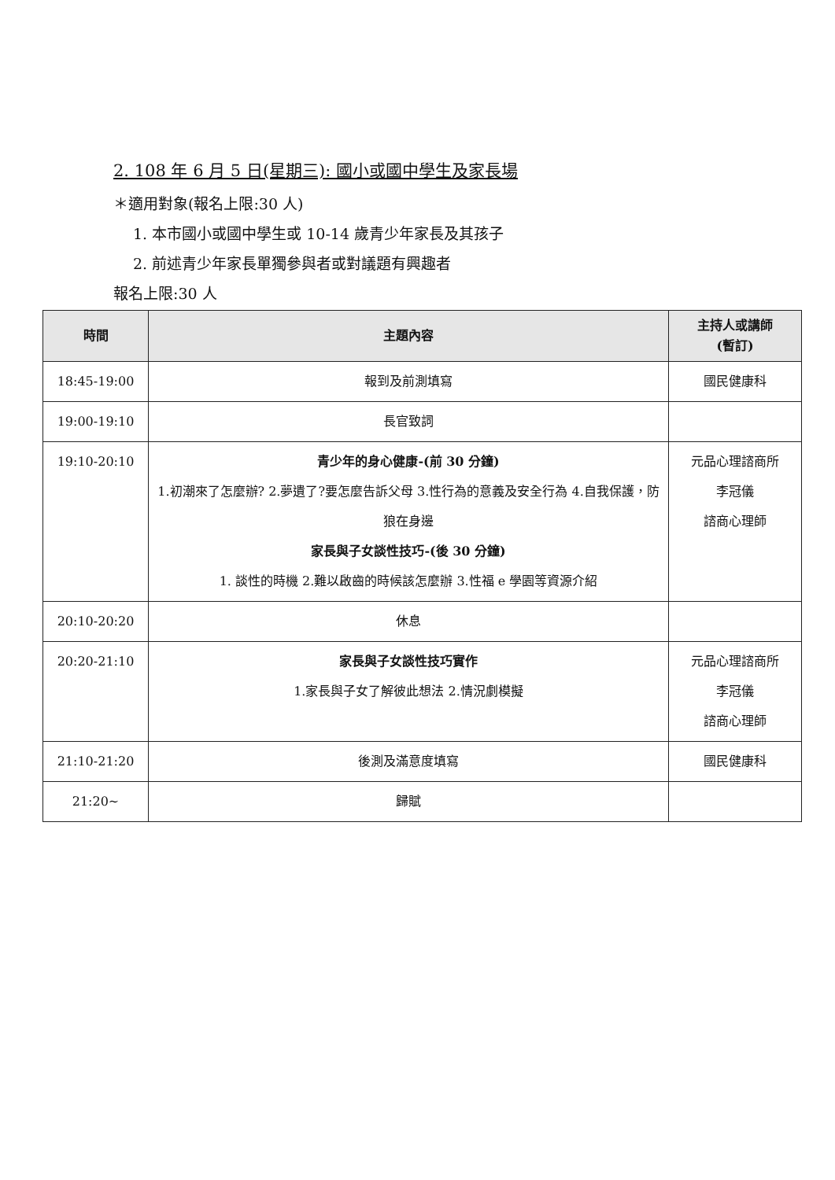2. 108 年 6 月 5 日(星期三): 國小或國中學生及家長場
＊適用對象(報名上限:30 人)
1. 本市國小或國中學生或 10-14 歲青少年家長及其孩子
2. 前述青少年家長單獨參與者或對議題有興趣者
報名上限:30 人
| 時間 | 主題內容 | 主持人或講師 (暫訂) |
| --- | --- | --- |
| 18:45-19:00 | 報到及前測填寫 | 國民健康科 |
| 19:00-19:10 | 長官致詞 | |
| 19:10-20:10 | 青少年的身心健康-(前 30 分鐘) 1.初潮來了怎麼辦? 2.夢遺了?要怎麼告訴父母 3.性行為的意義及安全行為 4.自我保護，防狼在身邊 家長與子女談性技巧-(後 30 分鐘) 1. 談性的時機 2.難以啟齒的時候該怎麼辦 3.性福 e 學園等資源介紹 | 元品心理諮商所 李冠儀 諮商心理師 |
| 20:10-20:20 | 休息 | |
| 20:20-21:10 | 家長與子女談性技巧實作 1.家長與子女了解彼此想法 2.情況劇模擬 | 元品心理諮商所 李冠儀 諮商心理師 |
| 21:10-21:20 | 後測及滿意度填寫 | 國民健康科 |
| 21:20~ | 歸賦 | |